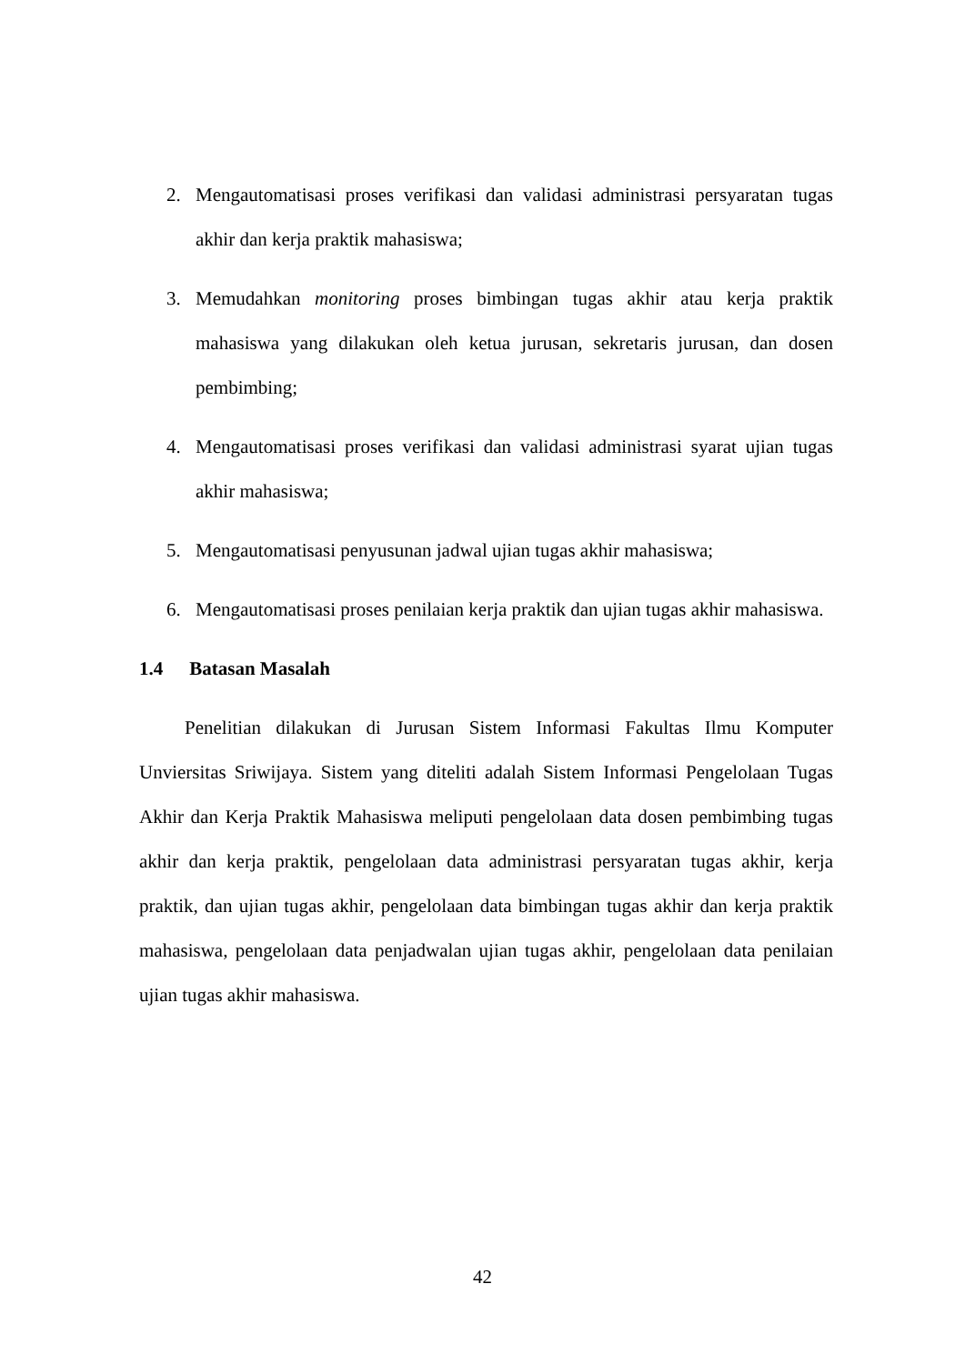2. Mengautomatisasi proses verifikasi dan validasi administrasi persyaratan tugas akhir dan kerja praktik mahasiswa;
3. Memudahkan monitoring proses bimbingan tugas akhir atau kerja praktik mahasiswa yang dilakukan oleh ketua jurusan, sekretaris jurusan, dan dosen pembimbing;
4. Mengautomatisasi proses verifikasi dan validasi administrasi syarat ujian tugas akhir mahasiswa;
5. Mengautomatisasi penyusunan jadwal ujian tugas akhir mahasiswa;
6. Mengautomatisasi proses penilaian kerja praktik dan ujian tugas akhir mahasiswa.
1.4 Batasan Masalah
Penelitian dilakukan di Jurusan Sistem Informasi Fakultas Ilmu Komputer Unviersitas Sriwijaya. Sistem yang diteliti adalah Sistem Informasi Pengelolaan Tugas Akhir dan Kerja Praktik Mahasiswa meliputi pengelolaan data dosen pembimbing tugas akhir dan kerja praktik, pengelolaan data administrasi persyaratan tugas akhir, kerja praktik, dan ujian tugas akhir, pengelolaan data bimbingan tugas akhir dan kerja praktik mahasiswa, pengelolaan data penjadwalan ujian tugas akhir, pengelolaan data penilaian ujian tugas akhir mahasiswa.
42